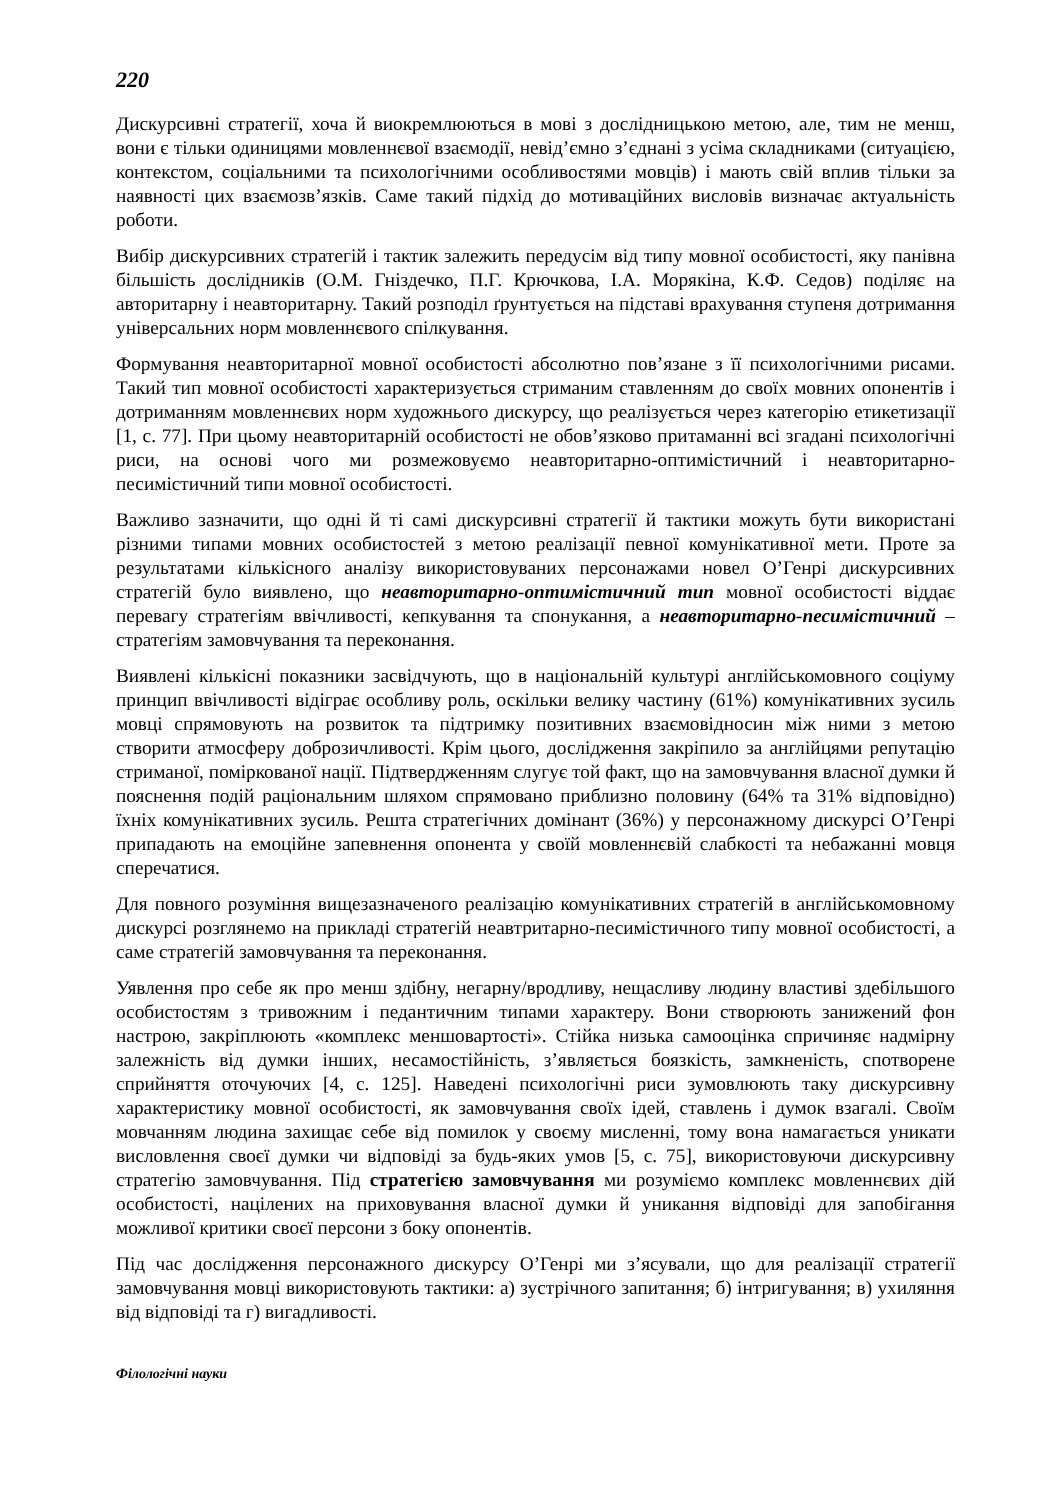220
Дискурсивні стратегії, хоча й виокремлюються в мові з дослідницькою метою, але, тим не менш, вони є тільки одиницями мовленнєвої взаємодії, невід’ємно з’єднані з усіма складниками (ситуацією, контекстом, соціальними та психологічними особливостями мовців) і мають свій вплив тільки за наявності цих взаємозв’язків. Саме такий підхід до мотиваційних висловів визначає актуальність роботи.
Вибір дискурсивних стратегій і тактик залежить передусім від типу мовної особистості, яку панівна більшість дослідників (О.М. Гніздечко, П.Г. Крючкова, І.А. Морякіна, К.Ф. Седов) поділяє на авторитарну і неавторитарну. Такий розподіл ґрунтується на підставі врахування ступеня дотримання універсальних норм мовленнєвого спілкування.
Формування неавторитарної мовної особистості абсолютно пов’язане з її психологічними рисами. Такий тип мовної особистості характеризується стриманим ставленням до своїх мовних опонентів і дотриманням мовленнєвих норм художнього дискурсу, що реалізується через категорію етикетизації [1, с. 77]. При цьому неавторитарній особистості не обов’язково притаманні всі згадані психологічні риси, на основі чого ми розмежовуємо неавторитарно-оптимістичний і неавторитарно-песимістичний типи мовної особистості.
Важливо зазначити, що одні й ті самі дискурсивні стратегії й тактики можуть бути використані різними типами мовних особистостей з метою реалізації певної комунікативної мети. Проте за результатами кількісного аналізу використовуваних персонажами новел О’Генрі дискурсивних стратегій було виявлено, що неавторитарно-оптимістичний тип мовної особистості віддає перевагу стратегіям ввічливості, кепкування та спонукання, а неавторитарно-песимістичний – стратегіям замовчування та переконання.
Виявлені кількісні показники засвідчують, що в національній культурі англійськомовного соціуму принцип ввічливості відіграє особливу роль, оскільки велику частину (61%) комунікативних зусиль мовці спрямовують на розвиток та підтримку позитивних взаємовідносин між ними з метою створити атмосферу доброзичливості. Крім цього, дослідження закріпило за англійцями репутацію стриманої, поміркованої нації. Підтвердженням слугує той факт, що на замовчування власної думки й пояснення подій раціональним шляхом спрямовано приблизно половину (64% та 31% відповідно) їхніх комунікативних зусиль. Решта стратегічних домінант (36%) у персонажному дискурсі О’Генрі припадають на емоційне запевнення опонента у своїй мовленнєвій слабкості та небажанні мовця сперечатися.
Для повного розуміння вищезазначеного реалізацію комунікативних стратегій в англійськомовному дискурсі розглянемо на прикладі стратегій неавтритарно-песимістичного типу мовної особистості, а саме стратегій замовчування та переконання.
Уявлення про себе як про менш здібну, негарну/вродливу, нещасливу людину властиві здебільшого особистостям з тривожним і педантичним типами характеру. Вони створюють занижений фон настрою, закріплюють «комплекс меншовартості». Стійка низька самооцінка спричиняє надмірну залежність від думки інших, несамостійність, з’являється боязкість, замкненість, спотворене сприйняття оточуючих [4, с. 125]. Наведені психологічні риси зумовлюють таку дискурсивну характеристику мовної особистості, як замовчування своїх ідей, ставлень і думок взагалі. Своїм мовчанням людина захищає себе від помилок у своєму мисленні, тому вона намагається уникати висловлення своєї думки чи відповіді за будь-яких умов [5, с. 75], використовуючи дискурсивну стратегію замовчування. Під стратегією замовчування ми розуміємо комплекс мовленнєвих дій особистості, націлених на приховування власної думки й уникання відповіді для запобігання можливої критики своєї персони з боку опонентів.
Під час дослідження персонажного дискурсу О’Генрі ми з’ясували, що для реалізації стратегії замовчування мовці використовують тактики: а) зустрічного запитання; б) інтригування; в) ухиляння від відповіді та г) вигадливості.
Філологічні науки